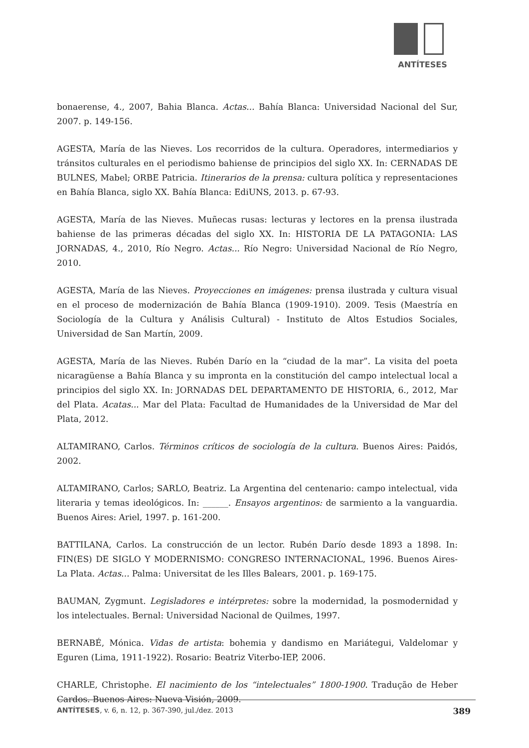ANTÍTESES
bonaerense, 4., 2007, Bahia Blanca. Actas... Bahía Blanca: Universidad Nacional del Sur, 2007. p. 149-156.
AGESTA, María de las Nieves. Los recorridos de la cultura. Operadores, intermediarios y tránsitos culturales en el periodismo bahiense de principios del siglo XX. In: CERNADAS DE BULNES, Mabel; ORBE Patricia. Itinerarios de la prensa: cultura política y representaciones en Bahía Blanca, siglo XX. Bahía Blanca: EdiUNS, 2013. p. 67-93.
AGESTA, María de las Nieves. Muñecas rusas: lecturas y lectores en la prensa ilustrada bahiense de las primeras décadas del siglo XX. In: HISTORIA DE LA PATAGONIA: LAS JORNADAS, 4., 2010, Río Negro. Actas... Río Negro: Universidad Nacional de Río Negro, 2010.
AGESTA, María de las Nieves. Proyecciones en imágenes: prensa ilustrada y cultura visual en el proceso de modernización de Bahía Blanca (1909-1910). 2009. Tesis (Maestría en Sociología de la Cultura y Análisis Cultural) - Instituto de Altos Estudios Sociales, Universidad de San Martín, 2009.
AGESTA, María de las Nieves. Rubén Darío en la “ciudad de la mar”. La visita del poeta nicaragüense a Bahía Blanca y su impronta en la constitución del campo intelectual local a principios del siglo XX. In: JORNADAS DEL DEPARTAMENTO DE HISTORIA, 6., 2012, Mar del Plata. Acatas... Mar del Plata: Facultad de Humanidades de la Universidad de Mar del Plata, 2012.
ALTAMIRANO, Carlos. Términos críticos de sociología de la cultura. Buenos Aires: Paidós, 2002.
ALTAMIRANO, Carlos; SARLO, Beatriz. La Argentina del centenario: campo intelectual, vida literaria y temas ideológicos. In: ______. Ensayos argentinos: de sarmiento a la vanguardia. Buenos Aires: Ariel, 1997. p. 161-200.
BATTILANA, Carlos. La construcción de un lector. Rubén Darío desde 1893 a 1898. In: FIN(ES) DE SIGLO Y MODERNISMO: CONGRESO INTERNACIONAL, 1996. Buenos Aires-La Plata. Actas... Palma: Universitat de les Illes Balears, 2001. p. 169-175.
BAUMAN, Zygmunt. Legisladores e intérpretes: sobre la modernidad, la posmodernidad y los intelectuales. Bernal: Universidad Nacional de Quilmes, 1997.
BERNABÉ, Mónica. Vidas de artista: bohemia y dandismo en Mariátegui, Valdelomar y Eguren (Lima, 1911-1922). Rosario: Beatriz Viterbo-IEP, 2006.
CHARLE, Christophe. El nacimiento de los “intelectuales” 1800-1900. Tradução de Heber Cardos. Buenos Aires: Nueva Visión, 2009.
ANTÍTESES, v. 6, n. 12, p. 367-390, jul./dez. 2013 389